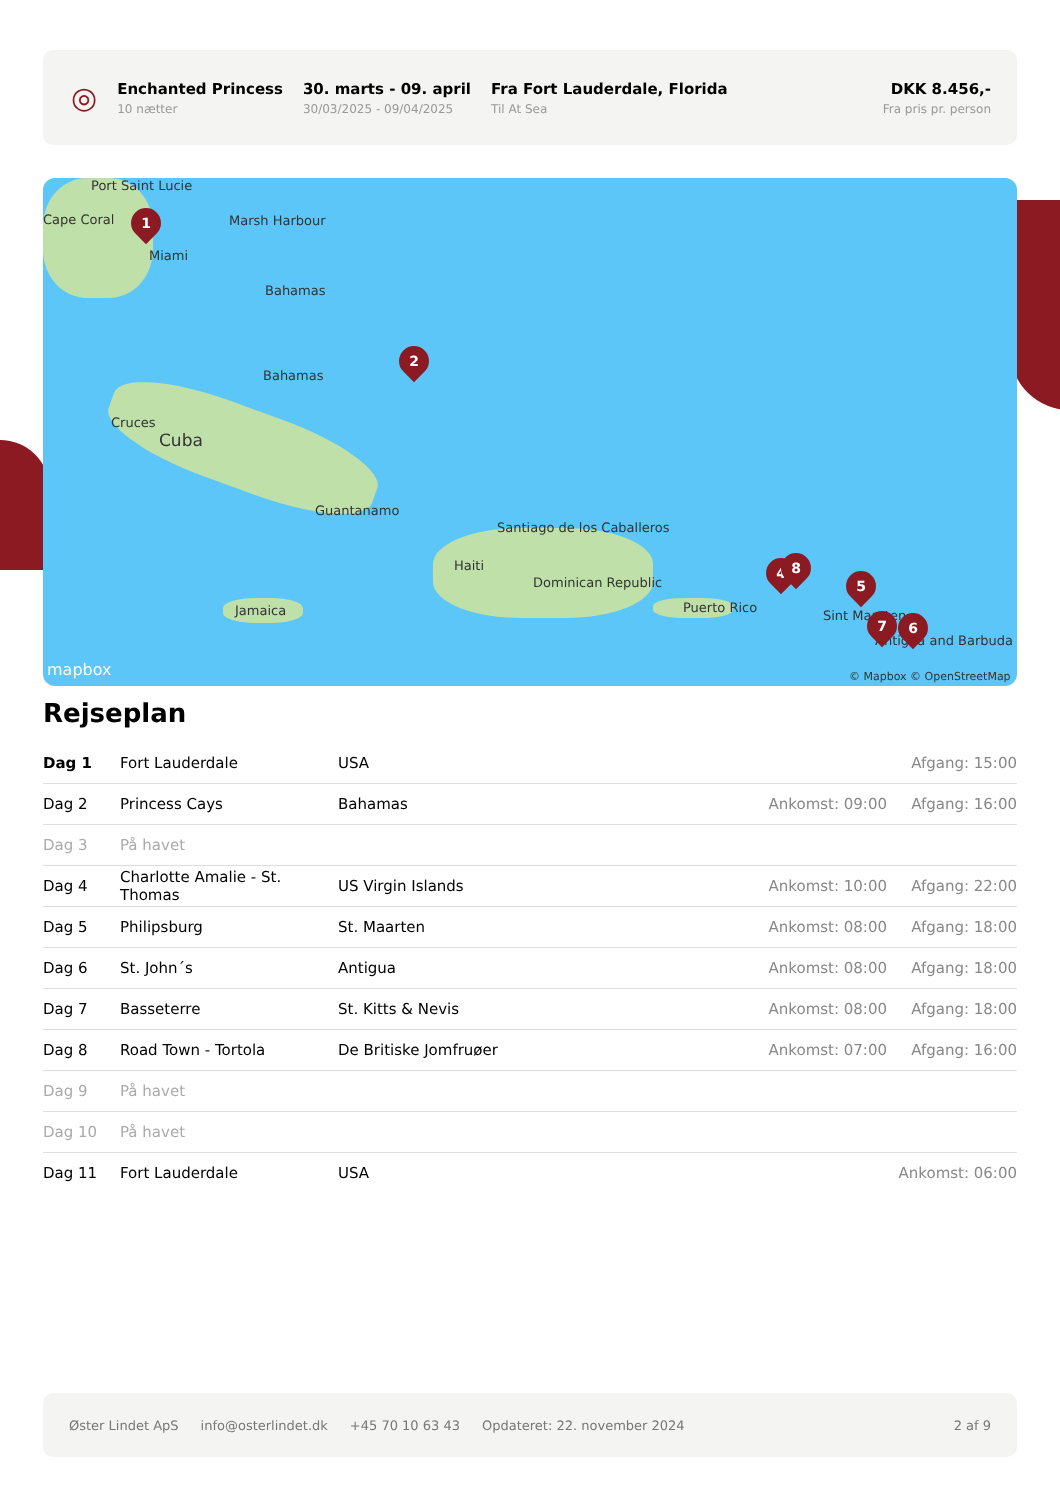◎
Enchanted Princess
10 nætter
30. marts - 09. april
30/03/2025 - 09/04/2025
Fra Fort Lauderdale, Florida
Til At Sea
DKK 8.456,-
Fra pris pr. person
Port Saint Lucie
Cape Coral Marsh Harbour
Miami
Bahamas
Bahamas
Cruces
Cuba
Guantanamo
Santiago de los Caballeros
Haiti
Dominican Republic
Jamaica Puerto Rico
Sint Maarten
Antigua and Barbuda
mapbox © Mapbox © OpenStreetMap
1
2
4 8
5
7 6
Rejseplan
| Dag 1 | Fort Lauderdale | USA | | Afgang: 15:00 |
| Dag 2 | Princess Cays | Bahamas | Ankomst: 09:00 | Afgang: 16:00 |
| Dag 3 | På havet | | | |
| Dag 4 | Charlotte Amalie - St. Thomas | US Virgin Islands | Ankomst: 10:00 | Afgang: 22:00 |
| Dag 5 | Philipsburg | St. Maarten | Ankomst: 08:00 | Afgang: 18:00 |
| Dag 6 | St. John´s | Antigua | Ankomst: 08:00 | Afgang: 18:00 |
| Dag 7 | Basseterre | St. Kitts & Nevis | Ankomst: 08:00 | Afgang: 18:00 |
| Dag 8 | Road Town - Tortola | De Britiske Jomfruøer | Ankomst: 07:00 | Afgang: 16:00 |
| Dag 9 | På havet | | | |
| Dag 10 | På havet | | | |
| Dag 11 | Fort Lauderdale | USA | | Ankomst: 06:00 |
Øster Lindet ApS info@osterlindet.dk +45 70 10 63 43 Opdateret: 22. november 2024 2 af 9